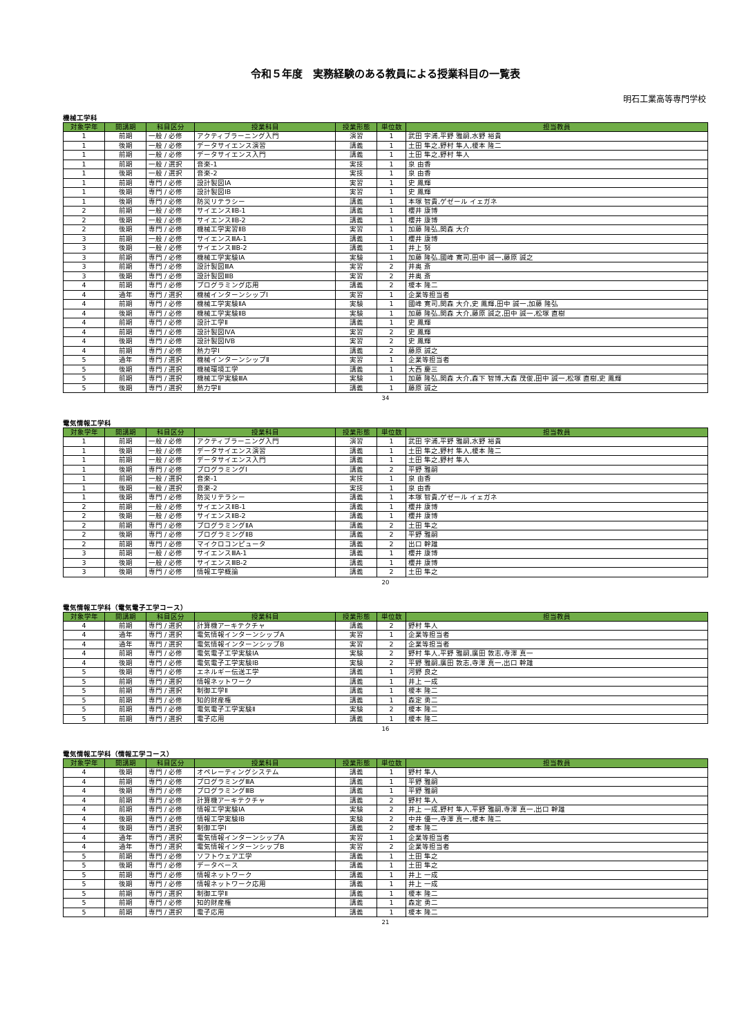令和５年度　実務経験のある教員による授業科目の一覧表
明石工業高等専門学校
機械工学科
| 対象学年 | 開講期 | 科目区分 | 授業科目 | 授業形態 | 単位数 | 担当教員 |
| --- | --- | --- | --- | --- | --- | --- |
| 1 | 前期 | 一般 / 必修 | アクティブラーニング入門 | 演習 | 1 | 武田 字浦,平野 雅嗣,水野 裕貴 |
| 1 | 後期 | 一般 / 必修 | データサイエンス演習 | 講義 | 1 | 土田 隼之,野村 隼人,榎本 隆二 |
| 1 | 前期 | 一般 / 必修 | データサイエンス入門 | 講義 | 1 | 土田 隼之,野村 隼人 |
| 1 | 前期 | 一般 / 選択 | 音楽-1 | 実技 | 1 | 泉 由香 |
| 1 | 後期 | 一般 / 選択 | 音楽-2 | 実技 | 1 | 泉 由香 |
| 1 | 前期 | 専門 / 必修 | 設計製図ⅠA | 実習 | 1 | 史 鳳輝 |
| 1 | 後期 | 専門 / 必修 | 設計製図ⅠB | 実習 | 1 | 史 鳳輝 |
| 1 | 後期 | 専門 / 必修 | 防災リテラシー | 講義 | 1 | 本塚 智貴,ゲゼール イェガネ |
| 2 | 前期 | 一般 / 必修 | サイエンスⅡB-1 | 講義 | 1 | 櫻井 康博 |
| 2 | 後期 | 一般 / 必修 | サイエンスⅡB-2 | 講義 | 1 | 櫻井 康博 |
| 2 | 後期 | 専門 / 必修 | 機械工学実習ⅡB | 実習 | 1 | 加藤 隆弘,関森 大介 |
| 3 | 前期 | 一般 / 必修 | サイエンスⅢA-1 | 講義 | 1 | 櫻井 康博 |
| 3 | 後期 | 一般 / 必修 | サイエンスⅢB-2 | 講義 | 1 | 井上 努 |
| 3 | 前期 | 専門 / 必修 | 機械工学実験ⅠA | 実験 | 1 | 加藤 隆弘,國峰 寛司,田中 誠一,藤原 誠之 |
| 3 | 前期 | 専門 / 必修 | 設計製図ⅢA | 実習 | 2 | 井奥 斎 |
| 3 | 後期 | 専門 / 必修 | 設計製図ⅢB | 実習 | 2 | 井奥 斎 |
| 4 | 前期 | 専門 / 必修 | プログラミング応用 | 講義 | 2 | 榎本 隆二 |
| 4 | 通年 | 専門 / 選択 | 機械インターンシップⅠ | 実習 | 1 | 企業等担当者 |
| 4 | 前期 | 専門 / 必修 | 機械工学実験ⅡA | 実験 | 1 | 國峰 寛司,関森 大介,史 鳳輝,田中 誠一,加藤 隆弘 |
| 4 | 後期 | 専門 / 必修 | 機械工学実験ⅡB | 実験 | 1 | 加藤 隆弘,関森 大介,藤原 誠之,田中 誠一,松塚 直樹 |
| 4 | 前期 | 専門 / 必修 | 設計工学Ⅱ | 講義 | 1 | 史 鳳輝 |
| 4 | 前期 | 専門 / 必修 | 設計製図ⅣA | 実習 | 2 | 史 鳳輝 |
| 4 | 後期 | 専門 / 必修 | 設計製図ⅣB | 実習 | 2 | 史 鳳輝 |
| 4 | 前期 | 専門 / 必修 | 熱力学Ⅰ | 講義 | 2 | 藤原 誠之 |
| 5 | 通年 | 専門 / 選択 | 機械インターンシップⅡ | 実習 | 1 | 企業等担当者 |
| 5 | 後期 | 専門 / 選択 | 機械環境工学 | 講義 | 1 | 大西 慶三 |
| 5 | 前期 | 専門 / 選択 | 機械工学実験ⅢA | 実験 | 1 | 加藤 隆弘,関森 大介,森下 智博,大森 茂俊,田中 誠一,松塚 直樹,史 鳳輝 |
| 5 | 後期 | 専門 / 選択 | 熱力学Ⅱ | 講義 | 1 | 藤原 誠之 |
34
電気情報工学科
| 対象学年 | 開講期 | 科目区分 | 授業科目 | 授業形態 | 単位数 | 担当教員 |
| --- | --- | --- | --- | --- | --- | --- |
| 1 | 前期 | 一般 / 必修 | アクティブラーニング入門 | 演習 | 1 | 武田 字浦,平野 雅嗣,水野 裕貴 |
| 1 | 後期 | 一般 / 必修 | データサイエンス演習 | 講義 | 1 | 土田 隼之,野村 隼人,榎本 隆二 |
| 1 | 前期 | 一般 / 必修 | データサイエンス入門 | 講義 | 1 | 土田 隼之,野村 隼人 |
| 1 | 後期 | 専門 / 必修 | プログラミングⅠ | 講義 | 2 | 平野 雅嗣 |
| 1 | 前期 | 一般 / 選択 | 音楽-1 | 実技 | 1 | 泉 由香 |
| 1 | 後期 | 一般 / 選択 | 音楽-2 | 実技 | 1 | 泉 由香 |
| 1 | 後期 | 専門 / 必修 | 防災リテラシー | 講義 | 1 | 本塚 智貴,ゲゼール イェガネ |
| 2 | 前期 | 一般 / 必修 | サイエンスⅡB-1 | 講義 | 1 | 櫻井 康博 |
| 2 | 後期 | 一般 / 必修 | サイエンスⅡB-2 | 講義 | 1 | 櫻井 康博 |
| 2 | 前期 | 専門 / 必修 | プログラミングⅡA | 講義 | 2 | 土田 隼之 |
| 2 | 後期 | 専門 / 必修 | プログラミングⅡB | 講義 | 2 | 平野 雅嗣 |
| 2 | 前期 | 専門 / 必修 | マイクロコンピュータ | 講義 | 2 | 出口 幹雄 |
| 3 | 前期 | 一般 / 必修 | サイエンスⅢA-1 | 講義 | 1 | 櫻井 康博 |
| 3 | 後期 | 一般 / 必修 | サイエンスⅢB-2 | 講義 | 1 | 櫻井 康博 |
| 3 | 後期 | 専門 / 必修 | 情報工学概論 | 講義 | 2 | 土田 隼之 |
20
電気情報工学科（電気電子工学コース）
| 対象学年 | 開講期 | 科目区分 | 授業科目 | 授業形態 | 単位数 | 担当教員 |
| --- | --- | --- | --- | --- | --- | --- |
| 4 | 前期 | 専門 / 選択 | 計算機アーキテクチャ | 講義 | 2 | 野村 隼人 |
| 4 | 通年 | 専門 / 選択 | 電気情報インターンシップA | 実習 | 1 | 企業等担当者 |
| 4 | 通年 | 専門 / 選択 | 電気情報インターンシップB | 実習 | 2 | 企業等担当者 |
| 4 | 前期 | 専門 / 必修 | 電気電子工学実験ⅠA | 実験 | 2 | 野村 隼人,平野 雅嗣,廣田 敦志,寺澤 真一 |
| 4 | 後期 | 専門 / 必修 | 電気電子工学実験ⅠB | 実験 | 2 | 平野 雅嗣,廣田 敦志,寺澤 真一,出口 幹雄 |
| 5 | 後期 | 専門 / 必修 | エネルギー伝送工学 | 講義 | 1 | 河野 良之 |
| 5 | 前期 | 専門 / 選択 | 情報ネットワーク | 講義 | 1 | 井上 一成 |
| 5 | 前期 | 専門 / 選択 | 制御工学Ⅱ | 講義 | 1 | 榎本 隆二 |
| 5 | 前期 | 専門 / 必修 | 知的財産権 | 講義 | 1 | 森定 勇二 |
| 5 | 前期 | 専門 / 必修 | 電気電子工学実験Ⅱ | 実験 | 2 | 榎本 隆二 |
| 5 | 前期 | 専門 / 選択 | 電子応用 | 講義 | 1 | 榎本 隆二 |
16
電気情報工学科（情報工学コース）
| 対象学年 | 開講期 | 科目区分 | 授業科目 | 授業形態 | 単位数 | 担当教員 |
| --- | --- | --- | --- | --- | --- | --- |
| 4 | 後期 | 専門 / 必修 | オペレーティングシステム | 講義 | 1 | 野村 隼人 |
| 4 | 前期 | 専門 / 必修 | プログラミングⅢA | 講義 | 1 | 平野 雅嗣 |
| 4 | 後期 | 専門 / 必修 | プログラミングⅢB | 講義 | 1 | 平野 雅嗣 |
| 4 | 前期 | 専門 / 必修 | 計算機アーキテクチャ | 講義 | 2 | 野村 隼人 |
| 4 | 前期 | 専門 / 必修 | 情報工学実験ⅠA | 実験 | 2 | 井上 一成,野村 隼人,平野 雅嗣,寺澤 真一,出口 幹雄 |
| 4 | 後期 | 専門 / 必修 | 情報工学実験ⅠB | 実験 | 2 | 中井 優一,寺澤 真一,榎本 隆二 |
| 4 | 後期 | 専門 / 選択 | 制御工学Ⅰ | 講義 | 2 | 榎本 隆二 |
| 4 | 通年 | 専門 / 選択 | 電気情報インターンシップA | 実習 | 1 | 企業等担当者 |
| 4 | 通年 | 専門 / 選択 | 電気情報インターンシップB | 実習 | 2 | 企業等担当者 |
| 5 | 前期 | 専門 / 必修 | ソフトウェア工学 | 講義 | 1 | 土田 隼之 |
| 5 | 後期 | 専門 / 必修 | データベース | 講義 | 1 | 土田 隼之 |
| 5 | 前期 | 専門 / 必修 | 情報ネットワーク | 講義 | 1 | 井上 一成 |
| 5 | 後期 | 専門 / 必修 | 情報ネットワーク応用 | 講義 | 1 | 井上 一成 |
| 5 | 前期 | 専門 / 選択 | 制御工学Ⅱ | 講義 | 1 | 榎本 隆二 |
| 5 | 前期 | 専門 / 必修 | 知的財産権 | 講義 | 1 | 森定 勇二 |
| 5 | 前期 | 専門 / 選択 | 電子応用 | 講義 | 1 | 榎本 隆二 |
21